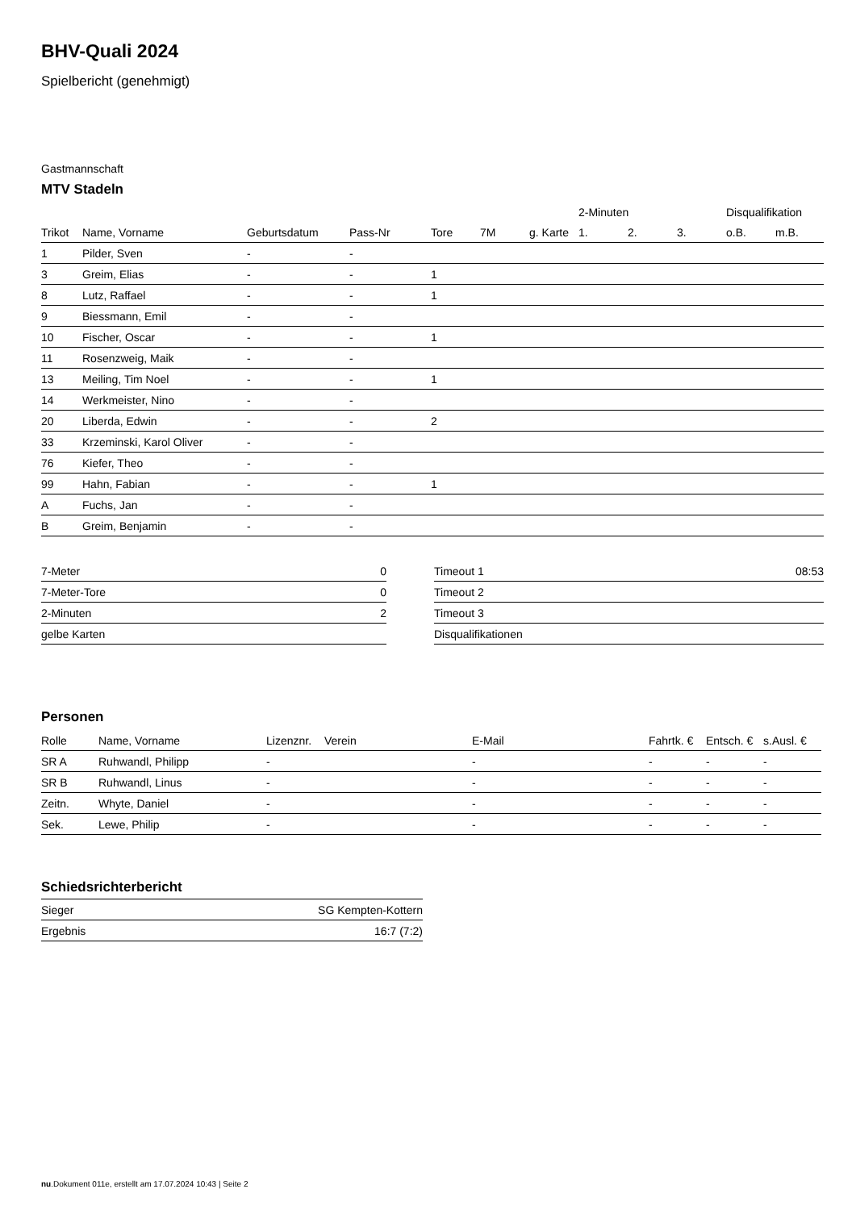BHV-Quali 2024
Spielbericht (genehmigt)
Gastmannschaft
MTV Stadeln
| | | | | | | | 2-Minuten | | | Disqualifikation | |
| --- | --- | --- | --- | --- | --- | --- | --- | --- | --- | --- | --- |
| Trikot | Name, Vorname | Geburtsdatum | Pass-Nr | Tore | 7M | g. Karte | 1. | 2. | 3. | o.B. | m.B. |
| 1 | Pilder, Sven | - | - | | | | | | | | |
| 3 | Greim, Elias | - | - | 1 | | | | | | | |
| 8 | Lutz, Raffael | - | - | 1 | | | | | | | |
| 9 | Biessmann, Emil | - | - | | | | | | | | |
| 10 | Fischer, Oscar | - | - | 1 | | | | | | | |
| 11 | Rosenzweig, Maik | - | - | | | | | | | | |
| 13 | Meiling, Tim Noel | - | - | 1 | | | | | | | |
| 14 | Werkmeister, Nino | - | - | | | | | | | | |
| 20 | Liberda, Edwin | - | - | 2 | | | | | | | |
| 33 | Krzeminski, Karol Oliver | - | - | | | | | | | | |
| 76 | Kiefer, Theo | - | - | | | | | | | | |
| 99 | Hahn, Fabian | - | - | 1 | | | | | | | |
| A | Fuchs, Jan | - | - | | | | | | | | |
| B | Greim, Benjamin | - | - | | | | | | | | |
| 7-Meter | 0 |
| 7-Meter-Tore | 0 |
| 2-Minuten | 2 |
| gelbe Karten | |
| Timeout 1 | 08:53 |
| Timeout 2 | |
| Timeout 3 | |
| Disqualifikationen | |
Personen
| Rolle | Name, Vorname | Lizenznr. | Verein | E-Mail | Fahrtk. € | Entsch. € | s.Ausl. € |
| --- | --- | --- | --- | --- | --- | --- | --- |
| SR A | Ruhwandl, Philipp | - | | - | - | - | - |
| SR B | Ruhwandl, Linus | - | | - | - | - | - |
| Zeitn. | Whyte, Daniel | - | | - | - | - | - |
| Sek. | Lewe, Philip | - | | - | - | - | - |
Schiedsrichterbericht
| Sieger | SG Kempten-Kottern |
| Ergebnis | 16:7 (7:2) |
nu.Dokument 011e, erstellt am 17.07.2024 10:43 | Seite 2